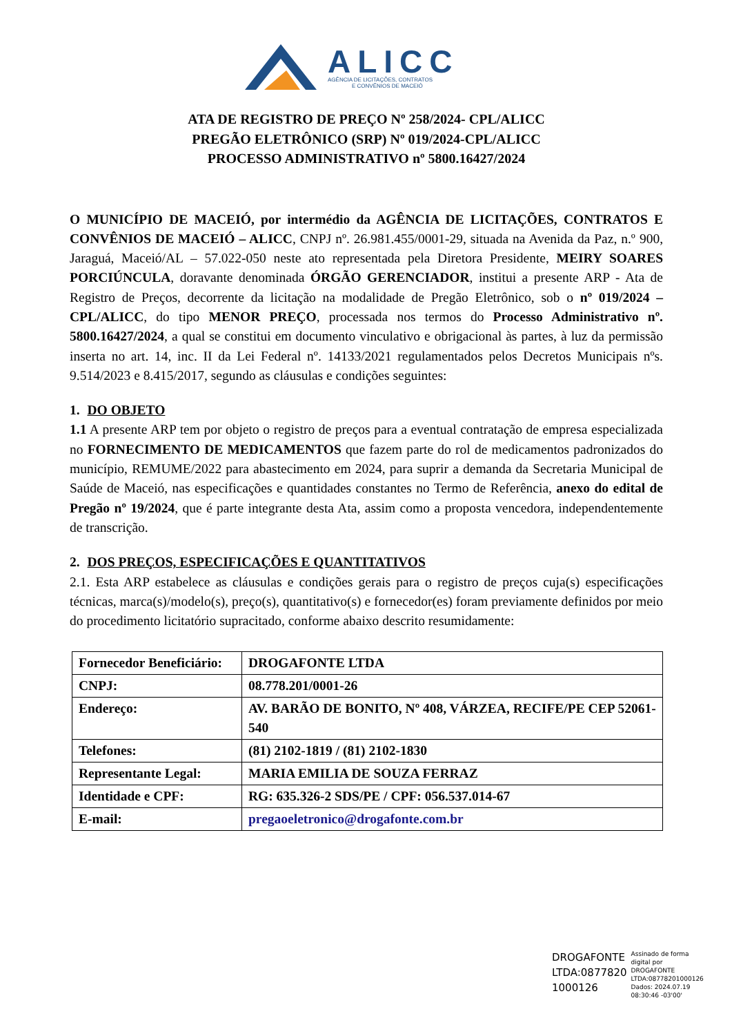ALICC
AGÊNCIA DE LICITAÇÕES, CONTRATOS
E CONVÊNIOS DE MACEIÓ
ATA DE REGISTRO DE PREÇO Nº 258/2024- CPL/ALICC
PREGÃO ELETRÔNICO (SRP) Nº 019/2024-CPL/ALICC
PROCESSO ADMINISTRATIVO nº 5800.16427/2024
O MUNICÍPIO DE MACEIÓ, por intermédio da AGÊNCIA DE LICITAÇÕES, CONTRATOS E CONVÊNIOS DE MACEIÓ – ALICC, CNPJ nº. 26.981.455/0001-29, situada na Avenida da Paz, n.º 900, Jaraguá, Maceió/AL – 57.022-050 neste ato representada pela Diretora Presidente, MEIRY SOARES PORCIÚNCULA, doravante denominada ÓRGÃO GERENCIADOR, institui a presente ARP - Ata de Registro de Preços, decorrente da licitação na modalidade de Pregão Eletrônico, sob o nº 019/2024 – CPL/ALICC, do tipo MENOR PREÇO, processada nos termos do Processo Administrativo nº. 5800.16427/2024, a qual se constitui em documento vinculativo e obrigacional às partes, à luz da permissão inserta no art. 14, inc. II da Lei Federal nº. 14133/2021 regulamentados pelos Decretos Municipais nºs. 9.514/2023 e 8.415/2017, segundo as cláusulas e condições seguintes:
1. DO OBJETO
1.1 A presente ARP tem por objeto o registro de preços para a eventual contratação de empresa especializada no FORNECIMENTO DE MEDICAMENTOS que fazem parte do rol de medicamentos padronizados do município, REMUME/2022 para abastecimento em 2024, para suprir a demanda da Secretaria Municipal de Saúde de Maceió, nas especificações e quantidades constantes no Termo de Referência, anexo do edital de Pregão nº 19/2024, que é parte integrante desta Ata, assim como a proposta vencedora, independentemente de transcrição.
2. DOS PREÇOS, ESPECIFICAÇÕES E QUANTITATIVOS
2.1. Esta ARP estabelece as cláusulas e condições gerais para o registro de preços cuja(s) especificações técnicas, marca(s)/modelo(s), preço(s), quantitativo(s) e fornecedor(es) foram previamente definidos por meio do procedimento licitatório supracitado, conforme abaixo descrito resumidamente:
| Fornecedor Beneficiário: | DROGAFONTE LTDA |
| CNPJ: | 08.778.201/0001-26 |
| Endereço: | AV. BARÃO DE BONITO, Nº 408, VÁRZEA, RECIFE/PE CEP 52061-540 |
| Telefones: | (81) 2102-1819 / (81) 2102-1830 |
| Representante Legal: | MARIA EMILIA DE SOUZA FERRAZ |
| Identidade e CPF: | RG: 635.326-2 SDS/PE / CPF: 056.537.014-67 |
| E-mail: | pregaoeletronico@drogafonte.com.br |
DROGAFONTE
LTDA:0877820
1000126
Assinado de forma
digital por
DROGAFONTE
LTDA:08778201000126
Dados: 2024.07.19
08:30:46 -03'00'